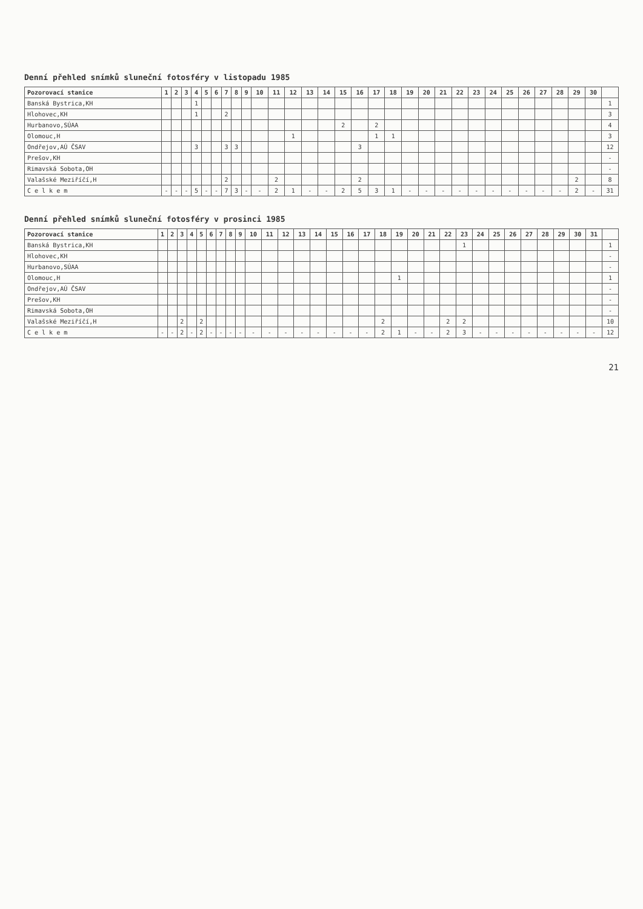Denní přehled snímků sluneční fotosféry v listopadu 1985
| Pozorovací stanice | 1 | 2 | 3 | 4 | 5 | 6 | 7 | 8 | 9 | 10 | 11 | 12 | 13 | 14 | 15 | 16 | 17 | 18 | 19 | 20 | 21 | 22 | 23 | 24 | 25 | 26 | 27 | 28 | 29 | 30 | |
| --- | --- | --- | --- | --- | --- | --- | --- | --- | --- | --- | --- | --- | --- | --- | --- | --- | --- | --- | --- | --- | --- | --- | --- | --- | --- | --- | --- | --- | --- | --- | --- |
| Banská Bystrica,KH | | | | 1 | | | | | | | | | | | | | | | | | | | | | | | | | | | 1 |
| Hlohovec,KH | | | | 1 | | | 2 | | | | | | | | | | | | | | | | | | | | | | | | 3 |
| Hurbanovo,SÚAA | | | | | | | | | | | | | | | 2 | | 2 | | | | | | | | | | | | | | 4 |
| Olomouc,H | | | | | | | | | | | | 1 | | | | | 1 | 1 | | | | | | | | | | | | | 3 |
| Ondřejov,AÚ ČSAV | | | | 3 | | | 3 | 3 | | | | | | | | 3 | | | | | | | | | | | | | | | 12 |
| Prešov,KH | | | | | | | | | | | | | | | | | | | | | | | | | | | | | | | - |
| Rimavská Sobota,OH | | | | | | | | | | | | | | | | | | | | | | | | | | | | | | | - |
| Valašské Meziříčí,H | | | | | | | 2 | | | | 2 | | | | | 2 | | | | | | | | | | | | | 2 | | 8 |
| C e l k e m | - | - | - | 5 | - | - | 7 | 3 | - | - | 2 | 1 | - | - | 2 | 5 | 3 | 1 | - | - | - | - | - | - | - | - | - | - | 2 | - | 31 |
Denní přehled snímků sluneční fotosféry v prosinci 1985
| Pozorovací stanice | 1 | 2 | 3 | 4 | 5 | 6 | 7 | 8 | 9 | 10 | 11 | 12 | 13 | 14 | 15 | 16 | 17 | 18 | 19 | 20 | 21 | 22 | 23 | 24 | 25 | 26 | 27 | 28 | 29 | 30 | 31 | |
| --- | --- | --- | --- | --- | --- | --- | --- | --- | --- | --- | --- | --- | --- | --- | --- | --- | --- | --- | --- | --- | --- | --- | --- | --- | --- | --- | --- | --- | --- | --- | --- | --- |
| Banská Bystrica,KH | | | | | | | | | | | | | | | | | | | | | | | 1 | | | | | | | | | 1 |
| Hlohovec,KH | | | | | | | | | | | | | | | | | | | | | | | | | | | | | | | | - |
| Hurbanovo,SÚAA | | | | | | | | | | | | | | | | | | | | | | | | | | | | | | | | - |
| Olomouc,H | | | | | | | | | | | | | | | | | | | 1 | | | | | | | | | | | | | 1 |
| Ondřejov,AÚ ČSAV | | | | | | | | | | | | | | | | | | | | | | | | | | | | | | | | - |
| Prešov,KH | | | | | | | | | | | | | | | | | | | | | | | | | | | | | | | | - |
| Rimavská Sobota,OH | | | | | | | | | | | | | | | | | | | | | | | | | | | | | | | | - |
| Valašské Meziříčí,H | | | 2 | | 2 | | | | | | | | | | | | | 2 | | | | 2 | 2 | | | | | | | | | 10 |
| C e l k e m | - | - | 2 | - | 2 | - | - | - | - | - | - | - | - | - | - | - | - | 2 | 1 | - | - | 2 | 3 | - | - | - | - | - | - | - | - | 12 |
21